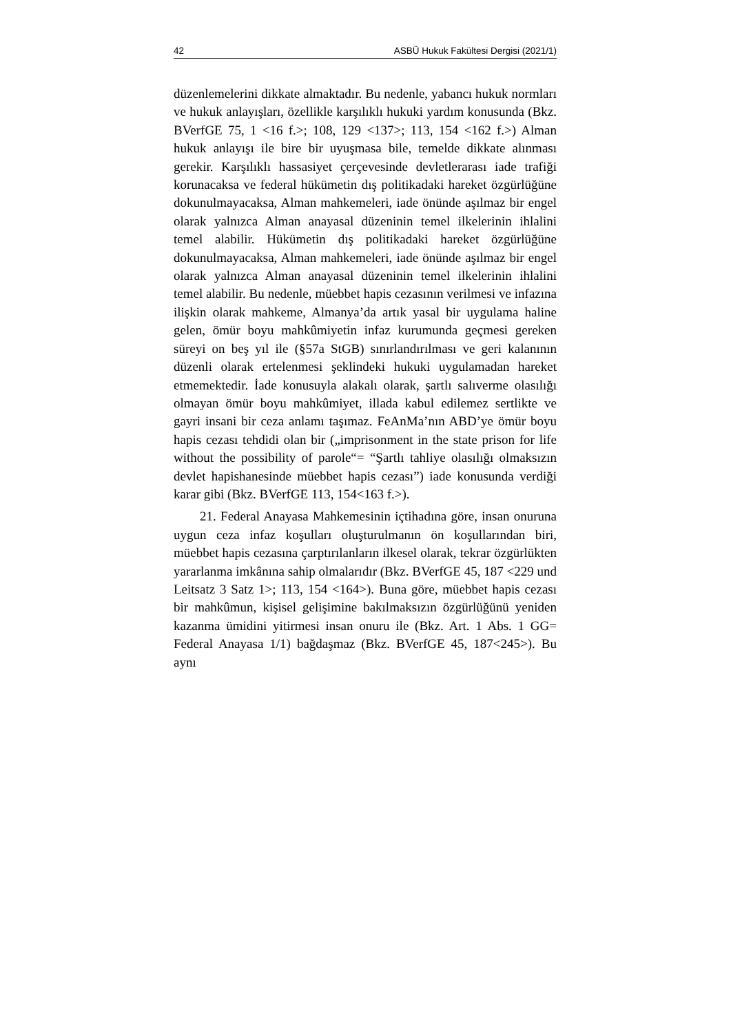42 ASBÜ Hukuk Fakültesi Dergisi (2021/1)
düzenlemelerini dikkate almaktadır. Bu nedenle, yabancı hukuk normları ve hukuk anlayışları, özellikle karşılıklı hukuki yardım konusunda (Bkz. BVerfGE 75, 1 <16 f.>; 108, 129 <137>; 113, 154 <162 f.>) Alman hukuk anlayışı ile bire bir uyuşmasa bile, temelde dikkate alınması gerekir. Karşılıklı hassasiyet çerçevesinde devletlerarası iade trafiği korunacaksa ve federal hükümetin dış politikadaki hareket özgürlüğüne dokunulmayacaksa, Alman mahkemeleri, iade önünde aşılmaz bir engel olarak yalnızca Alman anayasal düzeninin temel ilkelerinin ihlalini temel alabilir. Hükümetin dış politikadaki hareket özgürlüğüne dokunulmayacaksa, Alman mahkemeleri, iade önünde aşılmaz bir engel olarak yalnızca Alman anayasal düzeninin temel ilkelerinin ihlalini temel alabilir. Bu nedenle, müebbet hapis cezasının verilmesi ve infazına ilişkin olarak mahkeme, Almanya’da artık yasal bir uygulama haline gelen, ömür boyu mahkûmiyetin infaz kurumunda geçmesi gereken süreyi on beş yıl ile (§57a StGB) sınırlandırılması ve geri kalanının düzenli olarak ertelenmesi şeklindeki hukuki uygulamadan hareket etmemektedir. İade konusuyla alakalı olarak, şartlı salıverme olasılığı olmayan ömür boyu mahkûmiyet, illada kabul edilemez sertlikte ve gayri insani bir ceza anlamı taşımaz. FeAnMa’nın ABD’ye ömür boyu hapis cezası tehdidi olan bir („imprisonment in the state prison for life without the possibility of parole“= “Şartlı tahliye olasılığı olmaksızın devlet hapishanesinde müebbet hapis cezası”) iade konusunda verdiği karar gibi (Bkz. BVerfGE 113, 154<163 f.>).
21. Federal Anayasa Mahkemesinin içtihadına göre, insan onuruna uygun ceza infaz koşulları oluşturulmanın ön koşullarından biri, müebbet hapis cezasına çarptırılanların ilkesel olarak, tekrar özgürlükten yararlanma imkânına sahip olmalarıdır (Bkz. BVerfGE 45, 187 <229 und Leitsatz 3 Satz 1>; 113, 154 <164>). Buna göre, müebbet hapis cezası bir mahkûmun, kişisel gelişimine bakılmaksızın özgürlüğünü yeniden kazanma ümidini yitirmesi insan onuru ile (Bkz. Art. 1 Abs. 1 GG= Federal Anayasa 1/1) bağdaşmaz (Bkz. BVerfGE 45, 187<245>). Bu aynı